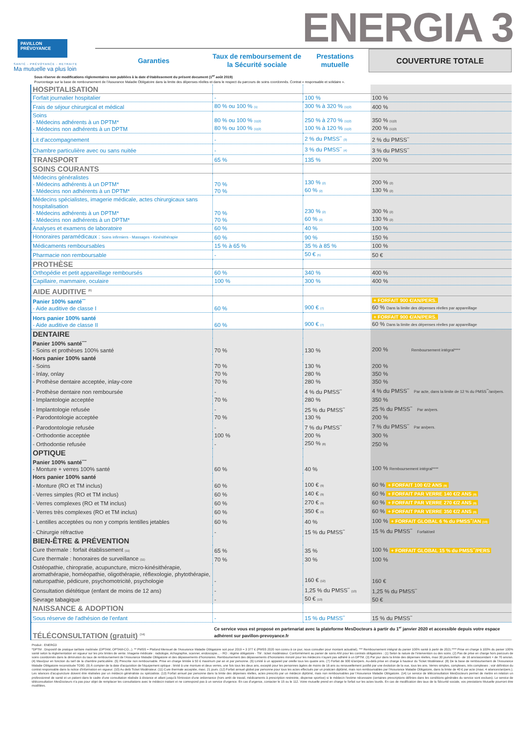PAVILLON
PRÉVOYANCE
SANTÉ - PRÉVOYANCE - RETRAITE
Ma mutuelle va plus loin
ENERGIA 3
Garanties Taux de remboursement de la Sécurité sociale
Prestations mutuelle
COUVERTURE TOTALE
Sous réserve de modifications règlementaires non publiées à la date d'établissement du présent document (1<sup>er</sup> août 2019)
Pourcentage sur la base de remboursement de l'Assurance Maladie Obligatoire dans la limite des dépenses réelles et dans le respect du parcours de soins coordonnés. Contrat « responsable et solidaire ».
| HOSPITALISATION | | | |
| Forfait journalier hospitalier | - | 100 % | 100 % |
| Frais de séjour chirurgical et médical | 80 % ou 100 % (1) | 300 % à 320 % (1)(2) | 400 % |
| Soins - Médecins adhérents à un DPTM* - Médecins non adhérents à un DPTM | 80 % ou 100 % (1)(2) 80 % ou 100 % (1)(2) | 250 % à 270 % (1)(2) 100 % à 120 % (1)(2) | 350 % (1)(2) 200 % (1)(2) |
| Lit d'accompagnement | - | 2 % du PMSS<sup>**</sup> (3) | 2 % du PMSS<sup>**</sup> |
| Chambre particulière avec ou sans nuitée | - | 3 % du PMSS<sup>**</sup> (4) | 3 % du PMSS<sup>**</sup> |
| TRANSPORT | 65 % | 135 % | 200 % |
| SOINS COURANTS | | | |
| Médecins généralistes - Médecins adhérents à un DPTM* - Médecins non adhérents à un DPTM* | 70 % 70 % | 130 % (2) 60 % (2) | 200 % (2) 130 % (2) |
| Médecins spécialistes, imagerie médicale, actes chirurgicaux sans hospitalisation - Médecins adhérents à un DPTM* - Médecins non adhérents à un DPTM* | 70 % 70 % | 230 % (2) 60 % (2) | 300 % (2) 130 % (2) |
| Analyses et examens de laboratoire | 60 % | 40 % | 100 % |
| Honoraires paramédicaux : Soins infirmiers - Massages - Kinésithérapie | 60 % | 90 % | 150 % |
| Médicaments remboursables | 15 % à 65 % | 35 % à 85 % | 100 % |
| Pharmacie non remboursable | - | 50 € (5) | 50 € |
| PROTHÈSE | | | |
| Orthopédie et petit appareillage remboursés | 60 % | 340 % | 400 % |
| Capillaire, mammaire, oculaire | 100 % | 300 % | 400 % |
| AIDE AUDITIVE <sup>(6)</sup> | | | |
| Panier 100% santé<sup>***</sup> - Aide auditive de classe I | 60 % | 900 € (7) | + FORFAIT 900 €/AN/PERS. 60 % Dans la limite des dépenses réelles par appareillage |
| Hors panier 100% santé - Aide auditive de classe II | 60 % | 900 € (7) | + FORFAIT 900 €/AN/PERS. 60 % Dans la limite des dépenses réelles par appareillage |
| DENTAIRE | | | |
| Panier 100% santé<sup>****</sup> - Soins et prothèses 100% santé | 70 % | 130 % | 200 % Remboursement intégral**** |
| Hors panier 100% santé | | | |
| - Soins | 70 % | 130 % | 200 % |
| - Inlay, onlay | 70 % | 280 % | 350 % |
| - Prothèse dentaire acceptée, inlay-core | 70 % | 280 % | 350 % |
| - Prothèse dentaire non remboursée | - | 4 % du PMSS<sup>**</sup> | 4 % du PMSS<sup>**</sup> Par acte, dans la limite de 12 % du PMSS<sup>**</sup>/an/pers. |
| - Implantologie acceptée | 70 % | 280 % | 350 % |
| - Implantologie refusée | - | 25 % du PMSS<sup>**</sup> | 25 % du PMSS<sup>**</sup> Par an/pers. |
| - Parodontologie acceptée | 70 % | 130 % | 200 % |
| - Parodontologie refusée | - | 7 % du PMSS<sup>**</sup> | 7 % du PMSS<sup>**</sup> Par an/pers. |
| - Orthodontie acceptée | 100 % | 200 % | 300 % |
| - Orthodontie refusée | - | 250 % (8) | 250 % |
| OPTIQUE | | | |
| Panier 100% santé<sup>****</sup> - Monture + verres 100% santé | 60 % | 40 % | 100 % Remboursement intégral**** |
| Hors panier 100% santé | | | |
| - Monture (RO et TM inclus) | 60 % | 100 € (9) | 60 % + FORFAIT 100 €/2 ANS (9) |
| - Verres simples (RO et TM inclus) | 60 % | 140 € (9) | 60 % + FORFAIT PAR VERRE 140 €/2 ANS (9) |
| - Verres complexes (RO et TM inclus) | 60 % | 270 € (9) | 60 % + FORFAIT PAR VERRE 270 €/2 ANS (9) |
| - Verres très complexes (RO et TM inclus) | 60 % | 350 € (9) | 60 % + FORFAIT PAR VERRE 350 €/2 ANS (9) |
| - Lentilles acceptées ou non y compris lentilles jetables | 60 % | 40 % | 100 % + FORFAIT GLOBAL 6 % du PMSS<sup>**</sup>/AN (10) |
| - Chirurgie réfractive | - | 15 % du PMSS<sup>**</sup> | 15 % du PMSS<sup>**</sup> Forfait/œil |
| BIEN-ÊTRE & PRÉVENTION | | | |
| Cure thermale : forfait établissement (11) | 65 % | 35 % | 100 % + FORFAIT GLOBAL 15 % du PMSS<sup>**</sup>/PERS |
| Cure thermale : honoraires de surveillance (11) | 70 % | 30 % | 100 % |
| Ostéopathie, chiropratie, acupuncture, micro-kinésithérapie, aromathérapie, homéopathie, oligothérapie, réflexologie, phytothérapie, naturopathie, pédicure, psychomotricité, psychologie | - | 160 € (12) | 160 € |
| Consultation diététique (enfant de moins de 12 ans) | - | 1,25 % du PMSS<sup>**</sup> (13) | 1,25 % du PMSS<sup>**</sup> |
| Sevrage tabagique | - | 50 € (13) | 50 € |
| NAISSANCE & ADOPTION | | | |
| Sous réserve de l'adhésion de l'enfant | - | 15 % du PMSS<sup>**</sup> | 15 % du PMSS<sup>**</sup> |
| TÉLÉCONSULTATION (gratuit) <sup>(14)</sup> | Ce service vous est proposé en partenariat avec la plateforme MesDocteurs à partir du 1<sup>er</sup> janvier 2020 et accessible depuis votre espace adhérent sur pavillon-prevoyance.fr | | |
Produit : ENERG3
*DPTM : Dispositif de pratique tarifaire maîtrisée (OPTAM, OPTAM-CO...). ** PMSS = Plafond Mensuel de l'Assurance Maladie Obligatoire soit pour 2019 = 3 377 € (PMSS 2020 non connu à ce jour, nous consulter pour montant actualisé). *** Remboursement intégral du panier 100% santé à partir de 2021.**** Prise en charge à 100% du panier 100% santé selon la réglementation en vigueur sur les prix limites de vente. Imagerie médicale : radiologie, échographie, scanner, endoscopie... - RO : régime obligatoire - TM : ticket modérateur. Conformément au panier de soins ANI pour les contrats obligatoires : (1) Selon la nature de l'intervention ou des soins. (2) Pas de prise en charge hors parcours de soins coordonnés dans la diminution du taux de remboursement de l'Assurance Maladie Obligatoire et des dépassements d'honoraires. Remboursement des dépassements d'honoraires minoré pour les médecins n'ayant pas adhéré à un DPTM. (3) Par jour dans la limite des dépenses réelles, maxi 30 jours/enfant - de 16 ans/ascendant + de 70 ans/an. (4) Maxi/jour en fonction du tarif de la chambre particulière. (5) Prescrite non remboursable. Prise en charge limitée à 50 € maximum par an et par personne. (6) Limité à un appareil par oreille tous les quatre ans. (7) Forfait de 900 €/an/pers. Au-delà prise en charge à hauteur du Ticket Modérateur. (8) De la base de remboursement de l'Assurance Maladie Obligatoire reconstituée TO90. (9) À compter de la date d'acquisition de l'équipement optique : limité à une monture et deux verres, une fois tous les deux ans, excepté pour les personnes âgées de moins de 16 ans ou renouvellement justifié par une évolution de la vue, tous les ans. Verres simples, complexes, très complexes : voir définition du contrat responsable dans la notice d'information en vigueur. (10) Au delà Ticket Modérateur. (11) Cure thermale acceptée, maxi. 21 jours. (12) Forfait annuel global par personne pour tous les actes effectués par un praticien diplômé, mais non remboursables par l'Assurance Maladie Obligatoire, dans la limite de 40 € par acte (maxi. 4 séances/an/pers.). Les séances d'acupuncture doivent être réalisées par un médecin généraliste ou spécialiste. (13) Forfait annuel par personne dans la limite des dépenses réelles, actes prescrits par un médecin diplômé, mais non remboursables par l'Assurance Maladie Obligatoire. (14) Le service de téléconsultation MesDocteurs permet de mettre en relation un professionnel de santé et un patient dans le cadre d'une consultation réalisée à distance et allant jusqu'à l'émission d'une ordonnance (hors arrêt de travail, médicaments à prescription restreinte, dispense sportive) si le médecin l'estime nécessaire (certaines prescriptions définies dans les conditions générales du service sont exclues). Le service de téléconsultation MesDocteurs n'a pas pour objet de remplacer les consultations avec le médecin traitant et ne correspond pas à un service d'urgence. En cas d'urgence, contacter le 15 ou le 112. Votre mutuelle prend en charge le forfait sur les actes lourds. En cas de modification des taux de la Sécurité sociale, vos prestations Mutuelle pourront être modifiées.